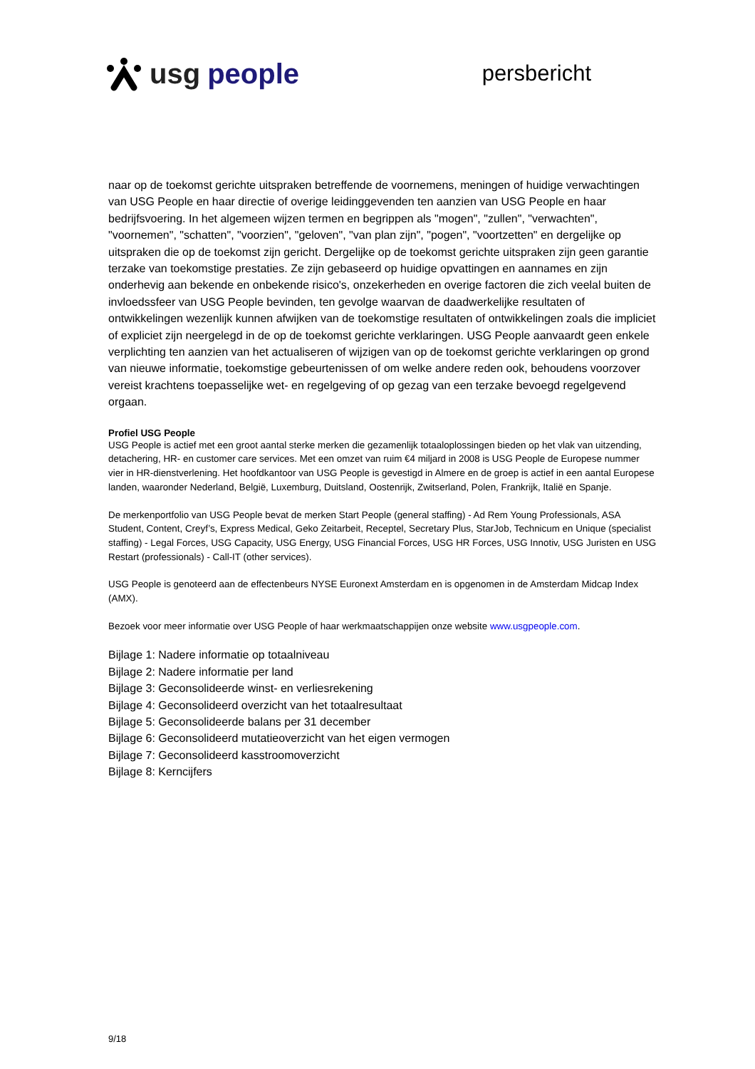usg people
persbericht
naar op de toekomst gerichte uitspraken betreffende de voornemens, meningen of huidige verwachtingen van USG People en haar directie of overige leidinggevenden ten aanzien van USG People en haar bedrijfsvoering. In het algemeen wijzen termen en begrippen als "mogen", "zullen", "verwachten", "voornemen", "schatten", "voorzien", "geloven", "van plan zijn", "pogen", "voortzetten" en dergelijke op uitspraken die op de toekomst zijn gericht. Dergelijke op de toekomst gerichte uitspraken zijn geen garantie terzake van toekomstige prestaties. Ze zijn gebaseerd op huidige opvattingen en aannames en zijn onderhevig aan bekende en onbekende risico's, onzekerheden en overige factoren die zich veelal buiten de invloedssfeer van USG People bevinden, ten gevolge waarvan de daadwerkelijke resultaten of ontwikkelingen wezenlijk kunnen afwijken van de toekomstige resultaten of ontwikkelingen zoals die impliciet of expliciet zijn neergelegd in de op de toekomst gerichte verklaringen. USG People aanvaardt geen enkele verplichting ten aanzien van het actualiseren of wijzigen van op de toekomst gerichte verklaringen op grond van nieuwe informatie, toekomstige gebeurtenissen of om welke andere reden ook, behoudens voorzover vereist krachtens toepasselijke wet- en regelgeving of op gezag van een terzake bevoegd regelgevend orgaan.
Profiel USG People
USG People is actief met een groot aantal sterke merken die gezamenlijk totaaloplossingen bieden op het vlak van uitzending, detachering, HR- en customer care services. Met een omzet van ruim €4 miljard in 2008 is USG People de Europese nummer vier in HR-dienstverlening. Het hoofdkantoor van USG People is gevestigd in Almere en de groep is actief in een aantal Europese landen, waaronder Nederland, België, Luxemburg, Duitsland, Oostenrijk, Zwitserland, Polen, Frankrijk, Italië en Spanje.
De merkenportfolio van USG People bevat de merken Start People (general staffing) - Ad Rem Young Professionals, ASA Student, Content, Creyf’s, Express Medical, Geko Zeitarbeit, Receptel, Secretary Plus, StarJob, Technicum en Unique (specialist staffing) - Legal Forces, USG Capacity, USG Energy, USG Financial Forces, USG HR Forces, USG Innotiv, USG Juristen en USG Restart (professionals) - Call-IT (other services).
USG People is genoteerd aan de effectenbeurs NYSE Euronext Amsterdam en is opgenomen in de Amsterdam Midcap Index (AMX).
Bezoek voor meer informatie over USG People of haar werkmaatschappijen onze website www.usgpeople.com.
Bijlage 1: Nadere informatie op totaalniveau
Bijlage 2: Nadere informatie per land
Bijlage 3: Geconsolideerde winst- en verliesrekening
Bijlage 4: Geconsolideerd overzicht van het totaalresultaat
Bijlage 5: Geconsolideerde balans per 31 december
Bijlage 6: Geconsolideerd mutatieoverzicht van het eigen vermogen
Bijlage 7: Geconsolideerd kasstroomoverzicht
Bijlage 8: Kerncijfers
9/18